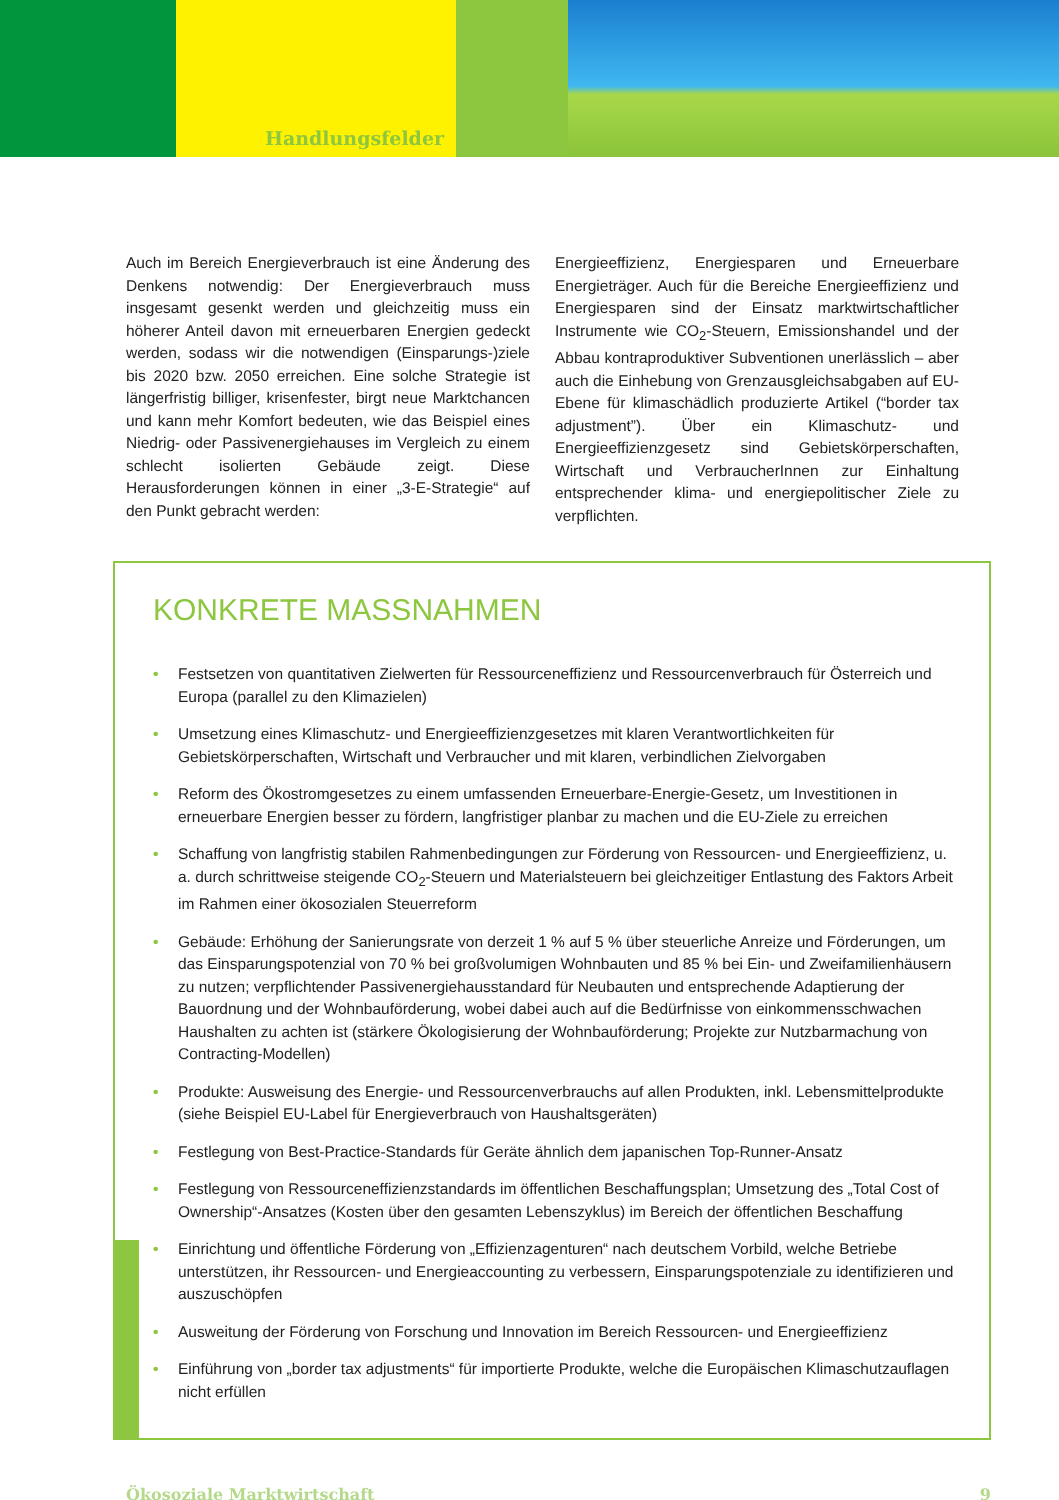Handlungsfelder
Auch im Bereich Energieverbrauch ist eine Änderung des Denkens notwendig: Der Energieverbrauch muss insgesamt gesenkt werden und gleichzeitig muss ein höherer Anteil davon mit erneuerbaren Energien gedeckt werden, sodass wir die notwendigen (Einsparungs-)ziele bis 2020 bzw. 2050 erreichen. Eine solche Strategie ist längerfristig billiger, krisenfester, birgt neue Marktchancen und kann mehr Komfort bedeuten, wie das Beispiel eines Niedrig- oder Passivenergiehauses im Vergleich zu einem schlecht isolierten Gebäude zeigt. Diese Herausforderungen können in einer „3-E-Strategie“ auf den Punkt gebracht werden:
Energieeffizienz, Energiesparen und Erneuerbare Energieträger. Auch für die Bereiche Energieeffizienz und Energiesparen sind der Einsatz marktwirtschaftlicher Instrumente wie CO<sub>2</sub>-Steuern, Emissionshandel und der Abbau kontraproduktiver Subventionen unerlässlich – aber auch die Einhebung von Grenzausgleichsabgaben auf EU-Ebene für klimaschädlich produzierte Artikel (“border tax adjustment”). Über ein Klimaschutz- und Energieeffizienzgesetz sind Gebietskörperschaften, Wirtschaft und VerbraucherInnen zur Einhaltung entsprechender klima- und energiepolitischer Ziele zu verpflichten.
KONKRETE MASSNAHMEN
• Festsetzen von quantitativen Zielwerten für Ressourceneffizienz und Ressourcenverbrauch für Österreich und Europa (parallel zu den Klimazielen)
• Umsetzung eines Klimaschutz- und Energieeffizienzgesetzes mit klaren Verantwortlichkeiten für Gebietskörperschaften, Wirtschaft und Verbraucher und mit klaren, verbindlichen Zielvorgaben
• Reform des Ökostromgesetzes zu einem umfassenden Erneuerbare-Energie-Gesetz, um Investitionen in erneuerbare Energien besser zu fördern, langfristiger planbar zu machen und die EU-Ziele zu erreichen
• Schaffung von langfristig stabilen Rahmenbedingungen zur Förderung von Ressourcen- und Energieeffizienz, u. a. durch schrittweise steigende CO<sub>2</sub>-Steuern und Materialsteuern bei gleichzeitiger Entlastung des Faktors Arbeit im Rahmen einer ökosozialen Steuerreform
• Gebäude: Erhöhung der Sanierungsrate von derzeit 1 % auf 5 % über steuerliche Anreize und Förderungen, um das Einsparungspotenzial von 70 % bei großvolumigen Wohnbauten und 85 % bei Ein- und Zweifamilienhäusern zu nutzen; verpflichtender Passivenergiehausstandard für Neubauten und entsprechende Adaptierung der Bauordnung und der Wohnbauförderung, wobei dabei auch auf die Bedürfnisse von einkommensschwachen Haushalten zu achten ist (stärkere Ökologisierung der Wohnbauförderung; Projekte zur Nutzbarmachung von Contracting-Modellen)
• Produkte: Ausweisung des Energie- und Ressourcenverbrauchs auf allen Produkten, inkl. Lebensmittelprodukte (siehe Beispiel EU-Label für Energieverbrauch von Haushaltsgeräten)
• Festlegung von Best-Practice-Standards für Geräte ähnlich dem japanischen Top-Runner-Ansatz
• Festlegung von Ressourceneffizienzstandards im öffentlichen Beschaffungsplan; Umsetzung des „Total Cost of Ownership“-Ansatzes (Kosten über den gesamten Lebenszyklus) im Bereich der öffentlichen Beschaffung
• Einrichtung und öffentliche Förderung von „Effizienzagenturen“ nach deutschem Vorbild, welche Betriebe unterstützen, ihr Ressourcen- und Energieaccounting zu verbessern, Einsparungspotenziale zu identifizieren und auszuschöpfen
• Ausweitung der Förderung von Forschung und Innovation im Bereich Ressourcen- und Energieeffizienz
• Einführung von „border tax adjustments“ für importierte Produkte, welche die Europäischen Klimaschutzauflagen nicht erfüllen
Ökosoziale Marktwirtschaft 9